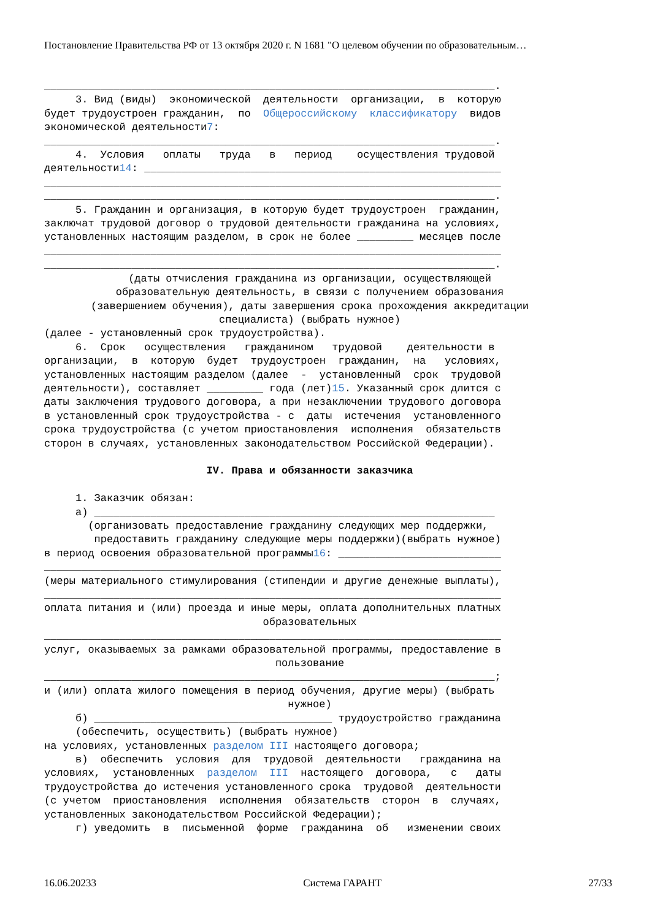Постановление Правительства РФ от 13 октября 2020 г. N 1681 "О целевом обучении по образовательным…
________________________________________________________________________. 3. Вид (виды) экономической деятельности организации, в которую будет трудоустроен гражданин, по Общероссийскому классификатору видов экономической деятельности7: ________________________________________________________________________. 4. Условия оплаты труда в период осуществления трудовой деятельности14: _________________________________________________________ _________________________________________________________________________ ________________________________________________________________________. 5. Гражданин и организация, в которую будет трудоустроен гражданин, заключат трудовой договор о трудовой деятельности гражданина на условиях, установленных настоящим разделом, в срок не более _________ месяцев после _________________________________________________________________________ ________________________________________________________________________.
(даты отчисления гражданина из организации, осуществляющей образовательную деятельность, в связи с получением образования (завершением обучения), даты завершения срока прохождения аккредитации специалиста) (выбрать нужное)
(далее - установленный срок трудоустройства). 6. Срок осуществления гражданином трудовой деятельности в организации, в которую будет трудоустроен гражданин, на условиях, установленных настоящим разделом (далее - установленный срок трудовой деятельности), составляет _________ года (лет)15. Указанный срок длится с даты заключения трудового договора, а при незаключении трудового договора в установленный срок трудоустройства - с даты истечения установленного срока трудоустройства (с учетом приостановления исполнения обязательств сторон в случаях, установленных законодательством Российской Федерации).
IV. Права и обязанности заказчика
1. Заказчик обязан: а) ________________________________________________________________ (организовать предоставление гражданину следующих мер поддержки, предоставить гражданину следующие меры поддержки)(выбрать нужное) в период освоения образовательной программы16: __________________________ _________________________________________________________________________ (меры материального стимулирования (стипендии и другие денежные выплаты), _________________________________________________________________________ оплата питания и (или) проезда и иные меры, оплата дополнительных платных
образовательных
_________________________________________________________________________ услуг, оказываемых за рамками образовательной программы, предоставление в
пользование
________________________________________________________________________; и (или) оплата жилого помещения в период обучения, другие меры) (выбрать
нужное)
б) ______________________________________ трудоустройство гражданина (обеспечить, осуществить) (выбрать нужное) на условиях, установленных разделом III настоящего договора; в) обеспечить условия для трудовой деятельности гражданина на условиях, установленных разделом III настоящего договора, с даты трудоустройства до истечения установленного срока трудовой деятельности (с учетом приостановления исполнения обязательств сторон в случаях, установленных законодательством Российской Федерации); г) уведомить в письменной форме гражданина об изменении своих
16.06.20233 Система ГАРАНТ 27/33